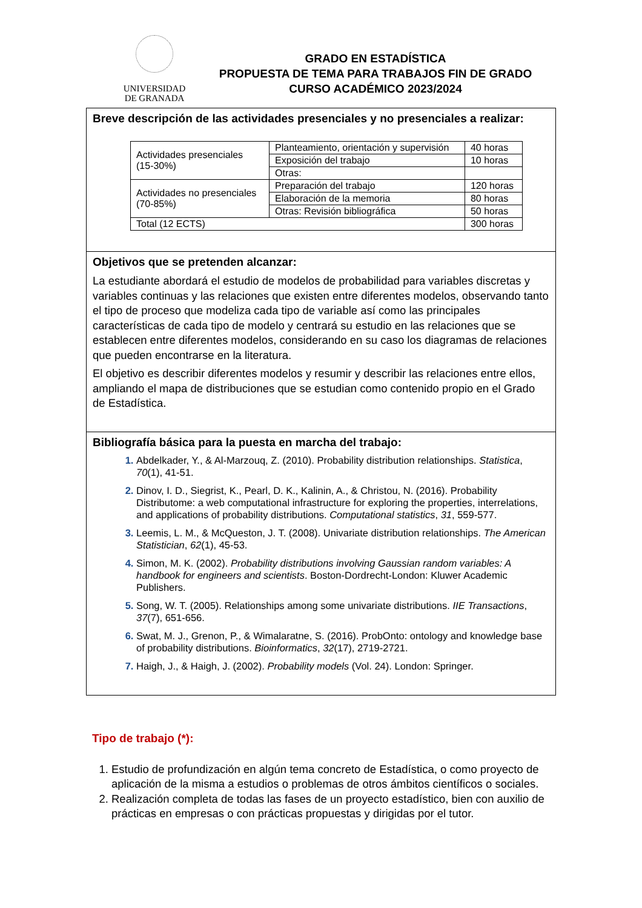UNIVERSIDAD
DE GRANADA
GRADO EN ESTADÍSTICA
PROPUESTA DE TEMA PARA TRABAJOS FIN DE GRADO
CURSO ACADÉMICO 2023/2024
Breve descripción de las actividades presenciales y no presenciales a realizar:
| Actividades presenciales (15-30%) | Planteamiento, orientación y supervisión | 40 horas |
| | Exposición del trabajo | 10 horas |
| | Otras: | |
| Actividades no presenciales (70-85%) | Preparación del trabajo | 120 horas |
| | Elaboración de la memoria | 80 horas |
| | Otras: Revisión bibliográfica | 50 horas |
| Total (12 ECTS) | | 300 horas |
Objetivos que se pretenden alcanzar:
La estudiante abordará el estudio de modelos de probabilidad para variables discretas y variables continuas y las relaciones que existen entre diferentes modelos, observando tanto el tipo de proceso que modeliza cada tipo de variable así como las principales características de cada tipo de modelo y centrará su estudio en las relaciones que se establecen entre diferentes modelos, considerando en su caso los diagramas de relaciones que pueden encontrarse en la literatura.
El objetivo es describir diferentes modelos y resumir y describir las relaciones entre ellos, ampliando el mapa de distribuciones que se estudian como contenido propio en el Grado de Estadística.
Bibliografía básica para la puesta en marcha del trabajo:
Abdelkader, Y., & Al-Marzouq, Z. (2010). Probability distribution relationships. Statistica, 70(1), 41-51.
Dinov, I. D., Siegrist, K., Pearl, D. K., Kalinin, A., & Christou, N. (2016). Probability Distributome: a web computational infrastructure for exploring the properties, interrelations, and applications of probability distributions. Computational statistics, 31, 559-577.
Leemis, L. M., & McQueston, J. T. (2008). Univariate distribution relationships. The American Statistician, 62(1), 45-53.
Simon, M. K. (2002). Probability distributions involving Gaussian random variables: A handbook for engineers and scientists. Boston-Dordrecht-London: Kluwer Academic Publishers.
Song, W. T. (2005). Relationships among some univariate distributions. IIE Transactions, 37(7), 651-656.
Swat, M. J., Grenon, P., & Wimalaratne, S. (2016). ProbOnto: ontology and knowledge base of probability distributions. Bioinformatics, 32(17), 2719-2721.
Haigh, J., & Haigh, J. (2002). Probability models (Vol. 24). London: Springer.
Tipo de trabajo (*):
Estudio de profundización en algún tema concreto de Estadística, o como proyecto de aplicación de la misma a estudios o problemas de otros ámbitos científicos o sociales.
Realización completa de todas las fases de un proyecto estadístico, bien con auxilio de prácticas en empresas o con prácticas propuestas y dirigidas por el tutor.